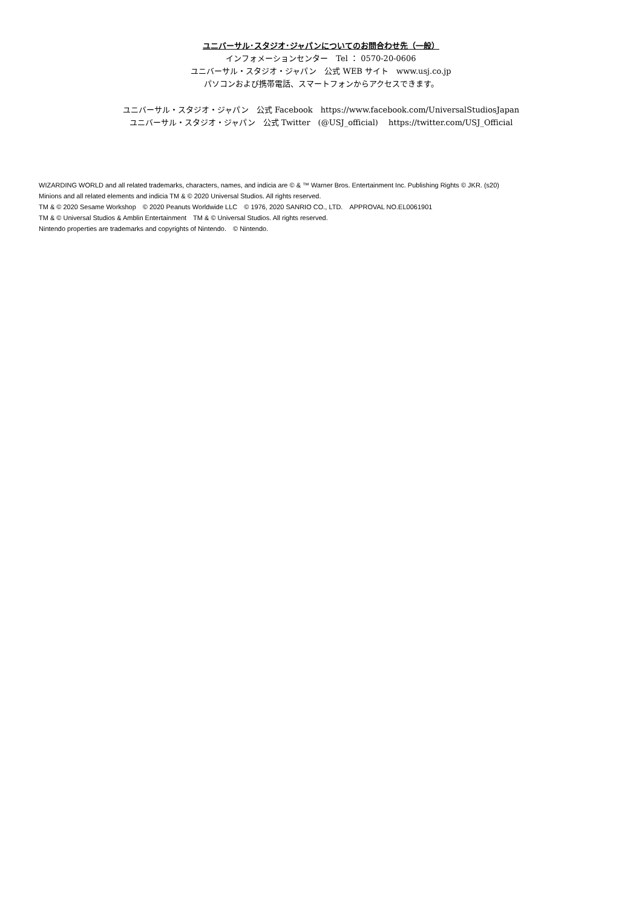ユニバーサル･スタジオ･ジャパンについてのお問合わせ先（一般）
インフォメーションセンター　Tel ： 0570-20-0606
ユニバーサル・スタジオ・ジャパン　公式 WEB サイト　www.usj.co.jp
パソコンおよび携帯電話、スマートフォンからアクセスできます。
ユニバーサル・スタジオ・ジャパン　公式 Facebook　https://www.facebook.com/UniversalStudiosJapan
ユニバーサル・スタジオ・ジャパン　公式 Twitter　(@USJ_official)　 https://twitter.com/USJ_Official
WIZARDING WORLD and all related trademarks, characters, names, and indicia are © & ™ Warner Bros. Entertainment Inc. Publishing Rights © JKR. (s20)
Minions and all related elements and indicia TM & © 2020 Universal Studios. All rights reserved.
TM & © 2020 Sesame Workshop　© 2020 Peanuts Worldwide LLC　© 1976, 2020 SANRIO CO., LTD.　APPROVAL NO.EL0061901
TM & © Universal Studios & Amblin Entertainment　TM & © Universal Studios. All rights reserved.
Nintendo properties are trademarks and copyrights of Nintendo.　© Nintendo.